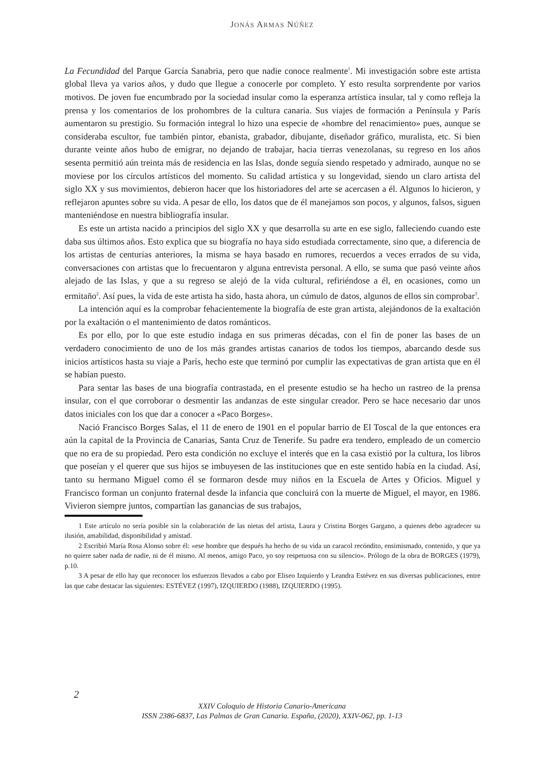JONÁS ARMAS NÚÑEZ
La Fecundidad del Parque García Sanabria, pero que nadie conoce realmente<sup>1</sup>. Mi investigación sobre este artista global lleva ya varios años, y dudo que llegue a conocerle por completo. Y esto resulta sorprendente por varios motivos. De joven fue encumbrado por la sociedad insular como la esperanza artística insular, tal y como refleja la prensa y los comentarios de los prohombres de la cultura canaria. Sus viajes de formación a Península y París aumentaron su prestigio. Su formación integral lo hizo una especie de «hombre del renacimiento» pues, aunque se consideraba escultor, fue también pintor, ebanista, grabador, dibujante, diseñador gráfico, muralista, etc. Si bien durante veinte años hubo de emigrar, no dejando de trabajar, hacia tierras venezolanas, su regreso en los años sesenta permitió aún treinta más de residencia en las Islas, donde seguía siendo respetado y admirado, aunque no se moviese por los círculos artísticos del momento. Su calidad artística y su longevidad, siendo un claro artista del siglo XX y sus movimientos, debieron hacer que los historiadores del arte se acercasen a él. Algunos lo hicieron, y reflejaron apuntes sobre su vida. A pesar de ello, los datos que de él manejamos son pocos, y algunos, falsos, siguen manteniéndose en nuestra bibliografía insular.
Es este un artista nacido a principios del siglo XX y que desarrolla su arte en ese siglo, falleciendo cuando este daba sus últimos años. Esto explica que su biografía no haya sido estudiada correctamente, sino que, a diferencia de los artistas de centurias anteriores, la misma se haya basado en rumores, recuerdos a veces errados de su vida, conversaciones con artistas que lo frecuentaron y alguna entrevista personal. A ello, se suma que pasó veinte años alejado de las Islas, y que a su regreso se alejó de la vida cultural, refiriéndose a él, en ocasiones, como un ermitaño<sup>2</sup>. Así pues, la vida de este artista ha sido, hasta ahora, un cúmulo de datos, algunos de ellos sin comprobar<sup>3</sup>.
La intención aquí es la comprobar fehacientemente la biografía de este gran artista, alejándonos de la exaltación por la exaltación o el mantenimiento de datos románticos.
Es por ello, por lo que este estudio indaga en sus primeras décadas, con el fin de poner las bases de un verdadero conocimiento de uno de los más grandes artistas canarios de todos los tiempos, abarcando desde sus inicios artísticos hasta su viaje a París, hecho este que terminó por cumplir las expectativas de gran artista que en él se habían puesto.
Para sentar las bases de una biografía contrastada, en el presente estudio se ha hecho un rastreo de la prensa insular, con el que corroborar o desmentir las andanzas de este singular creador. Pero se hace necesario dar unos datos iniciales con los que dar a conocer a «Paco Borges».
Nació Francisco Borges Salas, el 11 de enero de 1901 en el popular barrio de El Toscal de la que entonces era aún la capital de la Provincia de Canarias, Santa Cruz de Tenerife. Su padre era tendero, empleado de un comercio que no era de su propiedad. Pero esta condición no excluye el interés que en la casa existió por la cultura, los libros que poseían y el querer que sus hijos se imbuyesen de las instituciones que en este sentido había en la ciudad. Así, tanto su hermano Miguel como él se formaron desde muy niños en la Escuela de Artes y Oficios. Miguel y Francisco forman un conjunto fraternal desde la infancia que concluirá con la muerte de Miguel, el mayor, en 1986. Vivieron siempre juntos, compartían las ganancias de sus trabajos,
1 Este artículo no sería posible sin la colaboración de las nietas del artista, Laura y Cristina Borges Gargano, a quienes debo agradecer su ilusión, amabilidad, disponibilidad y amistad.
2 Escribió María Rosa Alonso sobre él: «ese hombre que después ha hecho de su vida un caracol recóndito, ensimismado, contenido, y que ya no quiere saber nada de nadie, ni de él mismo. Al menos, amigo Paco, yo soy respetuosa con su silencio». Prólogo de la obra de BORGES (1979), p.10.
3 A pesar de ello hay que reconocer los esfuerzos llevados a cabo por Eliseo Izquierdo y Leandra Estévez en sus diversas publicaciones, entre las que cabe destacar las siguientes: ESTÉVEZ (1997), IZQUIERDO (1988), IZQUIERDO (1995).
2
XXIV Coloquio de Historia Canario-Americana
ISSN 2386-6837, Las Palmas de Gran Canaria. España, (2020), XXIV-062, pp. 1-13